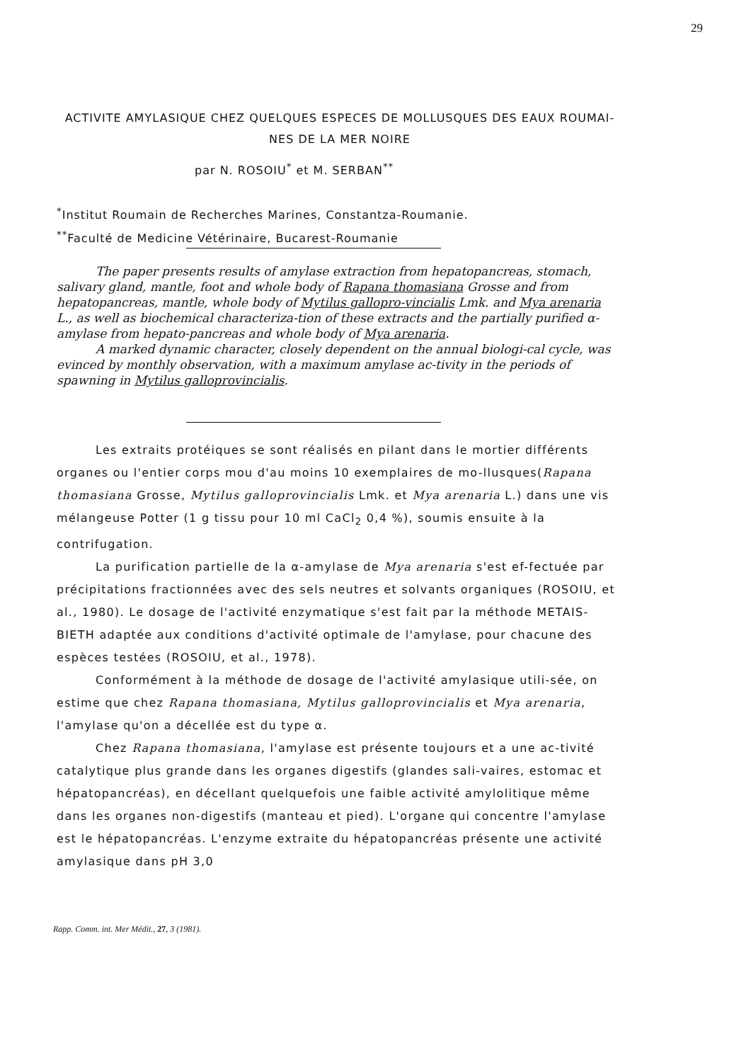29
ACTIVITE AMYLASIQUE CHEZ QUELQUES ESPECES DE MOLLUSQUES DES EAUX ROUMAI-
NES DE LA MER NOIRE
par N. ROSOIU<sup>*</sup> et M. SERBAN<sup>**</sup>
<sup>*</sup> Institut Roumain de Recherches Marines, Constantza-Roumanie.
<sup>**</sup> Faculté de Medicine Vétérinaire, Bucarest-Roumanie
The paper presents results of amylase extraction from hepatopancreas, stomach, salivary gland, mantle, foot and whole body of Rapana thomasiana Grosse and from hepatopancreas, mantle, whole body of Mytilus gallopro-vincialis Lmk. and Mya arenaria L., as well as biochemical characteriza-tion of these extracts and the partially purified α-amylase from hepato-pancreas and whole body of Mya arenaria.
A marked dynamic character, closely dependent on the annual biologi-cal cycle, was evinced by monthly observation, with a maximum amylase ac-tivity in the periods of spawning in Mytilus galloprovincialis.
Les extraits protéiques se sont réalisés en pilant dans le mortier différents organes ou l'entier corps mou d'au moins 10 exemplaires de mo-llusques(Rapana thomasiana Grosse, Mytilus galloprovincialis Lmk. et Mya arenaria L.) dans une vis mélangeuse Potter (1 g tissu pour 10 ml CaCl<sub>2</sub> 0,4 %), soumis ensuite à la contrifugation.
La purification partielle de la α-amylase de Mya arenaria s'est ef-fectuée par précipitations fractionnées avec des sels neutres et solvants organiques (ROSOIU, et al., 1980). Le dosage de l'activité enzymatique s'est fait par la méthode METAIS-BIETH adaptée aux conditions d'activité optimale de l'amylase, pour chacune des espèces testées (ROSOIU, et al., 1978).
Conformément à la méthode de dosage de l'activité amylasique utili-sée, on estime que chez Rapana thomasiana, Mytilus galloprovincialis et Mya arenaria, l'amylase qu'on a décellée est du type α.
Chez Rapana thomasiana, l'amylase est présente toujours et a une ac-tivité catalytique plus grande dans les organes digestifs (glandes sali-vaires, estomac et hépatopancréas), en décellant quelquefois une faible activité amylolitique même dans les organes non-digestifs (manteau et pied). L'organe qui concentre l'amylase est le hépatopancréas. L'enzyme extraite du hépatopancréas présente une activité amylasique dans pH 3,0
Rapp. Comm. int. Mer Médit., 27, 3 (1981).